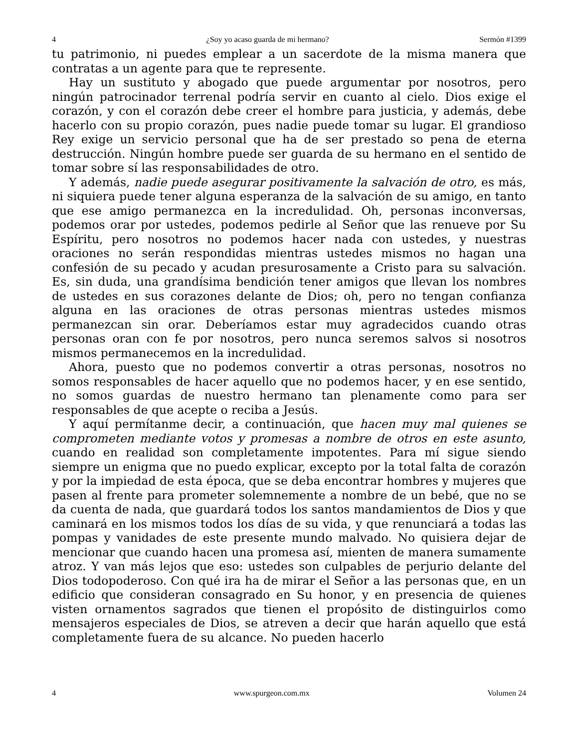4 ¿Soy yo acaso guarda de mi hermano? Sermón #1399
tu patrimonio, ni puedes emplear a un sacerdote de la misma manera que contratas a un agente para que te represente.
Hay un sustituto y abogado que puede argumentar por nosotros, pero ningún patrocinador terrenal podría servir en cuanto al cielo. Dios exige el corazón, y con el corazón debe creer el hombre para justicia, y además, debe hacerlo con su propio corazón, pues nadie puede tomar su lugar. El grandioso Rey exige un servicio personal que ha de ser prestado so pena de eterna destrucción. Ningún hombre puede ser guarda de su hermano en el sentido de tomar sobre sí las responsabilidades de otro.
Y además, nadie puede asegurar positivamente la salvación de otro, es más, ni siquiera puede tener alguna esperanza de la salvación de su amigo, en tanto que ese amigo permanezca en la incredulidad. Oh, personas inconversas, podemos orar por ustedes, podemos pedirle al Señor que las renueve por Su Espíritu, pero nosotros no podemos hacer nada con ustedes, y nuestras oraciones no serán respondidas mientras ustedes mismos no hagan una confesión de su pecado y acudan presurosamente a Cristo para su salvación. Es, sin duda, una grandísima bendición tener amigos que llevan los nombres de ustedes en sus corazones delante de Dios; oh, pero no tengan confianza alguna en las oraciones de otras personas mientras ustedes mismos permanezcan sin orar. Deberíamos estar muy agradecidos cuando otras personas oran con fe por nosotros, pero nunca seremos salvos si nosotros mismos permanecemos en la incredulidad.
Ahora, puesto que no podemos convertir a otras personas, nosotros no somos responsables de hacer aquello que no podemos hacer, y en ese sentido, no somos guardas de nuestro hermano tan plenamente como para ser responsables de que acepte o reciba a Jesús.
Y aquí permítanme decir, a continuación, que hacen muy mal quienes se comprometen mediante votos y promesas a nombre de otros en este asunto, cuando en realidad son completamente impotentes. Para mí sigue siendo siempre un enigma que no puedo explicar, excepto por la total falta de corazón y por la impiedad de esta época, que se deba encontrar hombres y mujeres que pasen al frente para prometer solemnemente a nombre de un bebé, que no se da cuenta de nada, que guardará todos los santos mandamientos de Dios y que caminará en los mismos todos los días de su vida, y que renunciará a todas las pompas y vanidades de este presente mundo malvado. No quisiera dejar de mencionar que cuando hacen una promesa así, mienten de manera sumamente atroz. Y van más lejos que eso: ustedes son culpables de perjurio delante del Dios todopoderoso. Con qué ira ha de mirar el Señor a las personas que, en un edificio que consideran consagrado en Su honor, y en presencia de quienes visten ornamentos sagrados que tienen el propósito de distinguirlos como mensajeros especiales de Dios, se atreven a decir que harán aquello que está completamente fuera de su alcance. No pueden hacerlo
4 www.spurgeon.com.mx Volumen 24